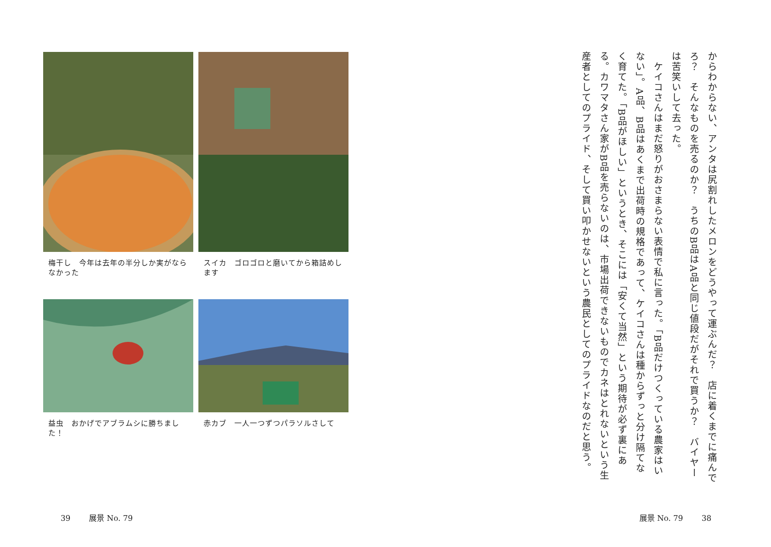からわからない、アンタは尻割れしたメロンをどうやって運ぶんだ？　店に着くまでに痛んでろ？　そんなものを売るのか？　うちのB品はA品と同じ値段だがそれで買うか？　バイヤーは苦笑いして去った。
　ケイコさんはまだ怒りがおさまらない表情で私に言った。「B品だけつくっている農家はいない」。A品、B品はあくまで出荷時の規格であって、ケイコさんは種からずっと分け隔てなく育てた。「B品がほしい」というとき、そこには「安くて当然」という期待が必ず裏にある。カワマタさん家がB品を売らないのは、市場出荷できないものでカネはとれないという生産者としてのプライド、そして買い叩かせないという農民としてのプライドなのだと思う。
展景 No. 79 38
梅干し　今年は去年の半分しか実がならなかった
スイカ　ゴロゴロと磨いてから箱詰めします
益虫　おかげでアブラムシに勝ちました！
赤カブ　一人一つずつパラソルさして
39 展景 No. 79